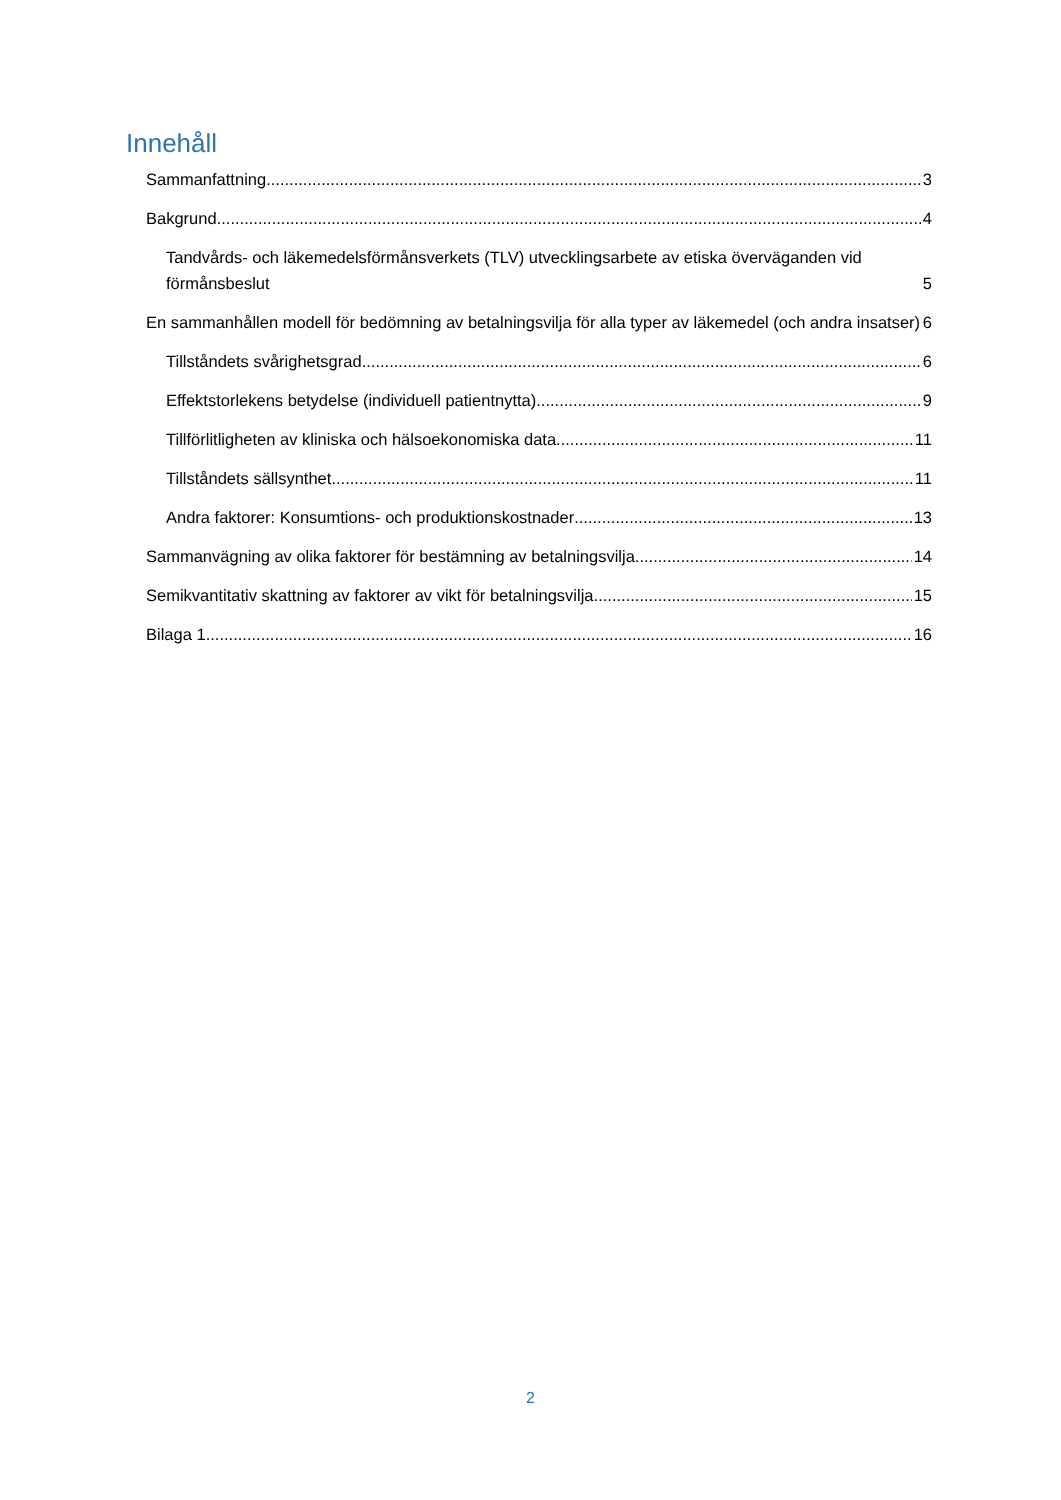Innehåll
Sammanfattning 3
Bakgrund 4
Tandvårds- och läkemedelsförmånsverkets (TLV) utvecklingsarbete av etiska överväganden vid förmånsbeslut 5
En sammanhållen modell för bedömning av betalningsvilja för alla typer av läkemedel (och andra insatser) 6
Tillståndets svårighetsgrad 6
Effektstorlekens betydelse (individuell patientnytta) 9
Tillförlitligheten av kliniska och hälsoekonomiska data 11
Tillståndets sällsynthet 11
Andra faktorer: Konsumtions- och produktionskostnader 13
Sammanvägning av olika faktorer för bestämning av betalningsvilja 14
Semikvantitativ skattning av faktorer av vikt för betalningsvilja. 15
Bilaga 1 16
2